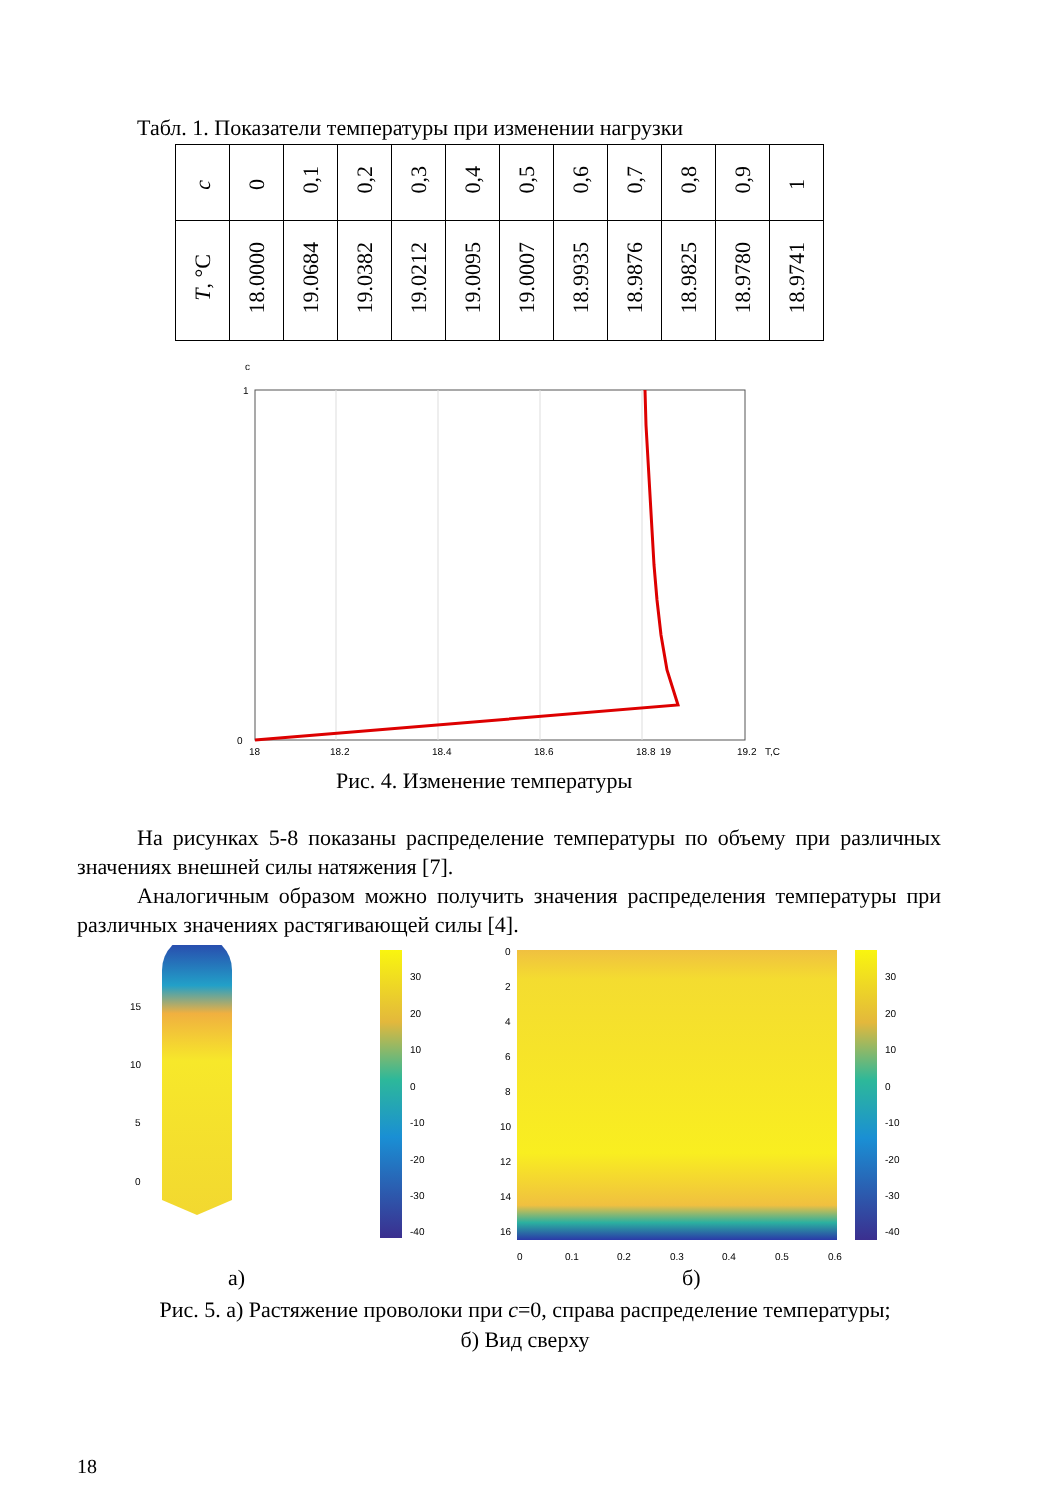Табл. 1. Показатели температуры при изменении нагрузки
| c | 0 | 0,1 | 0,2 | 0,3 | 0,4 | 0,5 | 0,6 | 0,7 | 0,8 | 0,9 | 1 |
| T , °C | 18.0000 | 19.0684 | 19.0382 | 19.0212 | 19.0095 | 19.0007 | 18.9935 | 18.9876 | 18.9825 | 18.9780 | 18.9741 |
c
1
0
18
18.2
18.4
18.6
18.8
19
19.2
T,C
Рис. 4. Изменение температуры
На рисунках 5-8 показаны распределение температуры по объему при различных значениях внешней силы натяжения [7].
Аналогичным образом можно получить значения распределения температуры при различных значениях растягивающей силы [4].
15
10
5
0
30
20
10
0
-10
-20
-30
-40
0
2
4
6
8
10
12
14
16
0
0.1
0.2
0.3
0.4
0.5
0.6
30
20
10
0
-10
-20
-30
-40
а) б)
Рис. 5. а) Растяжение проволоки при c=0, справа распределение температуры;
б) Вид сверху
18